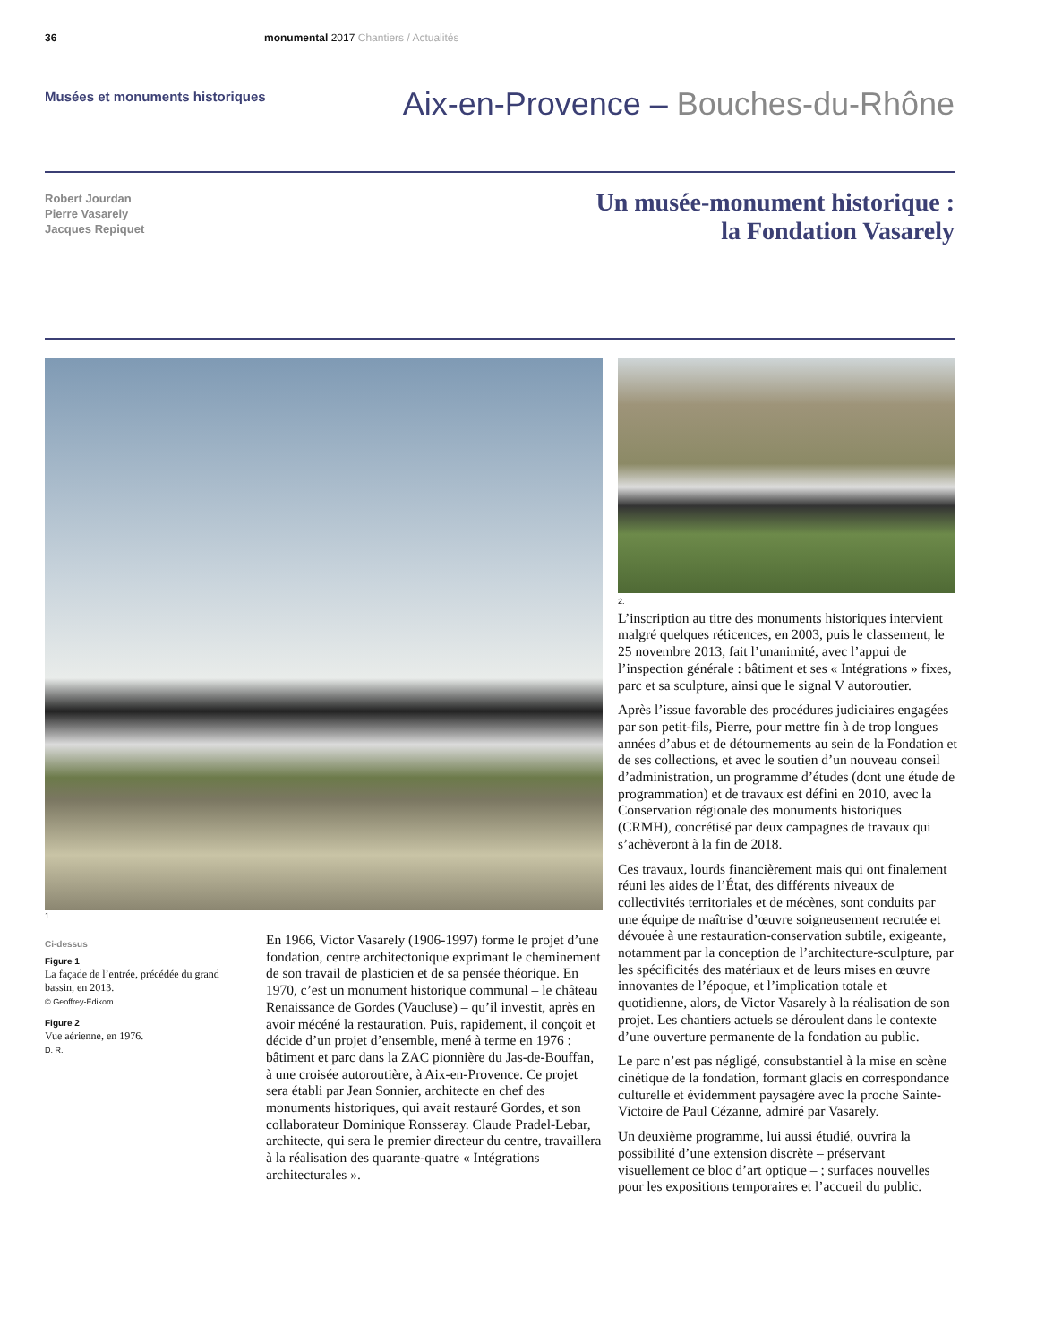36 monumental 2017 Chantiers / Actualités
Musées et monuments historiques
Aix-en-Provence – Bouches-du-Rhône
Robert Jourdan
Pierre Vasarely
Jacques Repiquet
Un musée-monument historique :
la Fondation Vasarely
1.
Ci-dessus
Figure 1
La façade de l’entrée, précédée du grand bassin, en 2013.
© Geoffrey-Edikom.
Figure 2
Vue aérienne, en 1976.
D. R.
En 1966, Victor Vasarely (1906-1997) forme le projet d’une fondation, centre architectonique exprimant le cheminement de son travail de plasticien et de sa pensée théorique. En 1970, c’est un monument historique communal – le château Renaissance de Gordes (Vaucluse) – qu’il investit, après en avoir mécéné la restauration. Puis, rapidement, il conçoit et décide d’un projet d’ensemble, mené à terme en 1976 : bâtiment et parc dans la ZAC pionnière du Jas-de-Bouffan, à une croisée autoroutière, à Aix-en-Provence. Ce projet sera établi par Jean Sonnier, architecte en chef des monuments historiques, qui avait restauré Gordes, et son collaborateur Dominique Ronsseray. Claude Pradel-Lebar, architecte, qui sera le premier directeur du centre, travaillera à la réalisation des quarante-quatre « Intégrations architecturales ».
2.
L’inscription au titre des monuments historiques intervient malgré quelques réticences, en 2003, puis le classement, le 25 novembre 2013, fait l’unanimité, avec l’appui de l’inspection générale : bâtiment et ses « Intégrations » fixes, parc et sa sculpture, ainsi que le signal V autoroutier.
Après l’issue favorable des procédures judiciaires engagées par son petit-fils, Pierre, pour mettre fin à de trop longues années d’abus et de détournements au sein de la Fondation et de ses collections, et avec le soutien d’un nouveau conseil d’administration, un programme d’études (dont une étude de programmation) et de travaux est défini en 2010, avec la Conservation régionale des monuments historiques (CRMH), concrétisé par deux campagnes de travaux qui s’achèveront à la fin de 2018.
Ces travaux, lourds financièrement mais qui ont finalement réuni les aides de l’État, des différents niveaux de collectivités territoriales et de mécènes, sont conduits par une équipe de maîtrise d’œuvre soigneusement recrutée et dévouée à une restauration-conservation subtile, exigeante, notamment par la conception de l’architecture-sculpture, par les spécificités des matériaux et de leurs mises en œuvre innovantes de l’époque, et l’implication totale et quotidienne, alors, de Victor Vasarely à la réalisation de son projet. Les chantiers actuels se déroulent dans le contexte d’une ouverture permanente de la fondation au public.
Le parc n’est pas négligé, consubstantiel à la mise en scène cinétique de la fondation, formant glacis en correspondance culturelle et évidemment paysagère avec la proche Sainte-Victoire de Paul Cézanne, admiré par Vasarely.
Un deuxième programme, lui aussi étudié, ouvrira la possibilité d’une extension discrète – préservant visuellement ce bloc d’art optique – ; surfaces nouvelles pour les expositions temporaires et l’accueil du public.